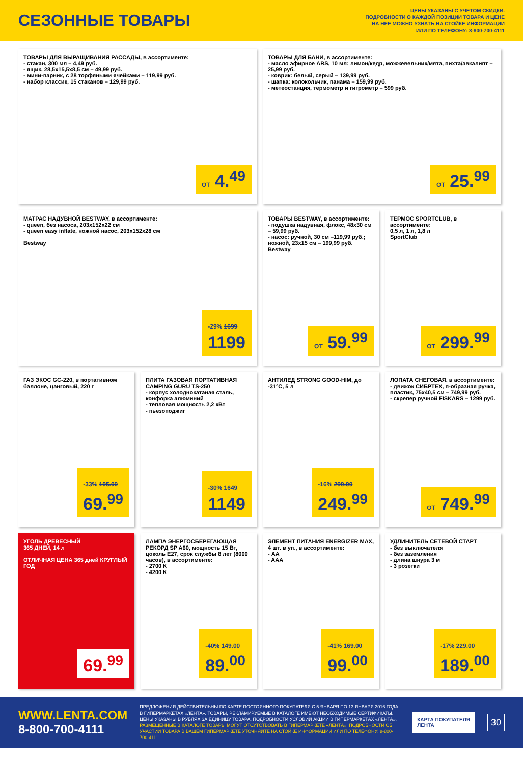СЕЗОННЫЕ ТОВАРЫ
ЦЕНЫ УКАЗАНЫ С УЧЕТОМ СКИДКИ.
ПОДРОБНОСТИ О КАЖДОЙ ПОЗИЦИИ ТОВАРА И ЦЕНЕ
НА НЕЕ МОЖНО УЗНАТЬ НА СТОЙКЕ ИНФОРМАЦИИ
ИЛИ ПО ТЕЛЕФОНУ: 8-800-700-4111
ТОВАРЫ ДЛЯ ВЫРАЩИВАНИЯ РАССАДЫ, в ассортименте:
- стакан, 300 мл – 4,49 руб.
- ящик, 28,5х15,5х8,5 см – 49,99 руб.
- мини-парник, с 28 торфяными ячейками – 119,99 руб.
- набор классик, 15 стаканов – 129,99 руб.
ОТ 4.<sup>49</sup>
ТОВАРЫ ДЛЯ БАНИ, в ассортименте:
- масло эфирное ARS, 10 мл: лимон/кедр, можжевельник/мята, пихта/эвкалипт – 25,99 руб.
- коврик: белый, серый – 139,99 руб.
- шапка: колокольчик, панама – 159,99 руб.
- метеостанция, термометр и гигрометр – 599 руб.
ОТ 25.<sup>99</sup>
МАТРАС НАДУВНОЙ BESTWAY, в ассортименте:
- queen, без насоса, 203х152х22 см
- queen easy inflate, ножной насос, 203х152х28 см
Bestway
-29% 1699
1199
ТОВАРЫ BESTWAY, в ассортименте:
- подушка надувная, флокс, 48х30 см – 59,99 руб.
- насос: ручной, 30 см –119,99 руб.; ножной, 23х15 см – 199,99 руб.
Bestway
ОТ 59.<sup>99</sup>
ТЕРМОС SPORTCLUB, в ассортименте:
0,5 л, 1 л, 1,8 л
SportClub
ОТ 299.<sup>99</sup>
ГАЗ ЭКОС GC-220, в портативном баллоне, цанговый, 220 г
-33% 105.00
69.<sup>99</sup>
ПЛИТА ГАЗОВАЯ ПОРТАТИВНАЯ CAMPING GURU TS-250
- корпус холоднокатаная сталь, конфорка алюминий
- тепловая мощность 2,2 кВт
- пьезоподжиг
-30% 1649
1149
АНТИЛЕД STRONG GOOD-HIM, до -31°C, 5 л
-16% 299.00
249.<sup>99</sup>
ЛОПАТА СНЕГОВАЯ, в ассортименте:
- движок СИБРТЕХ, п-образная ручка, пластик, 75х40,5 см – 749,99 руб.
- скрепер ручной FISKARS – 1299 руб.
ОТ 749.<sup>99</sup>
УГОЛЬ ДРЕВЕСНЫЙ
365 ДНЕЙ, 14 л
ОТЛИЧНАЯ ЦЕНА 365 дней КРУГЛЫЙ ГОД
69.<sup>99</sup>
ЛАМПА ЭНЕРГОСБЕРЕГАЮЩАЯ РЕКОРД SP A60, мощность 15 Вт, цоколь E27, срок службы 8 лет (8000 часов), в ассортименте:
- 2700 К
- 4200 К
-40% 149.00
89.<sup>00</sup>
ЭЛЕМЕНТ ПИТАНИЯ ENERGIZER MAX, 4 шт. в уп., в ассортименте:
- AA
- AAA
-41% 169.00
99.<sup>00</sup>
УДЛИНИТЕЛЬ СЕТЕВОЙ СТАРТ
- без выключателя
- без заземления
- длина шнура 3 м
- 3 розетки
-17% 229.00
189.<sup>00</sup>
WWW.LENTA.COM
8-800-700-4111
ПРЕДЛОЖЕНИЯ ДЕЙСТВИТЕЛЬНЫ ПО КАРТЕ ПОСТОЯННОГО ПОКУПАТЕЛЯ С 5 ЯНВАРЯ ПО 13 ЯНВАРЯ 2016 ГОДА В ГИПЕРМАРКЕТАХ «ЛЕНТА». ТОВАРЫ, РЕКЛАМИРУЕМЫЕ В КАТАЛОГЕ ИМЕЮТ НЕОБХОДИМЫЕ СЕРТИФИКАТЫ. ЦЕНЫ УКАЗАНЫ В РУБЛЯХ ЗА ЕДИНИЦУ ТОВАРА. ПОДРОБНОСТИ УСЛОВИЙ АКЦИИ В ГИПЕРМАРКЕТАХ «ЛЕНТА».
РАЗМЕЩЕННЫЕ В КАТАЛОГЕ ТОВАРЫ МОГУТ ОТСУТСТВОВАТЬ В ГИПЕРМАРКЕТЕ «ЛЕНТА». ПОДРОБНОСТИ ОБ УЧАСТИИ ТОВАРА В ВАШЕМ ГИПЕРМАРКЕТЕ УТОЧНЯЙТЕ НА СТОЙКЕ ИНФОРМАЦИИ ИЛИ ПО ТЕЛЕФОНУ: 8-800-700-4111
КАРТА ПОКУПАТЕЛЯ
ЛЕНТА
30